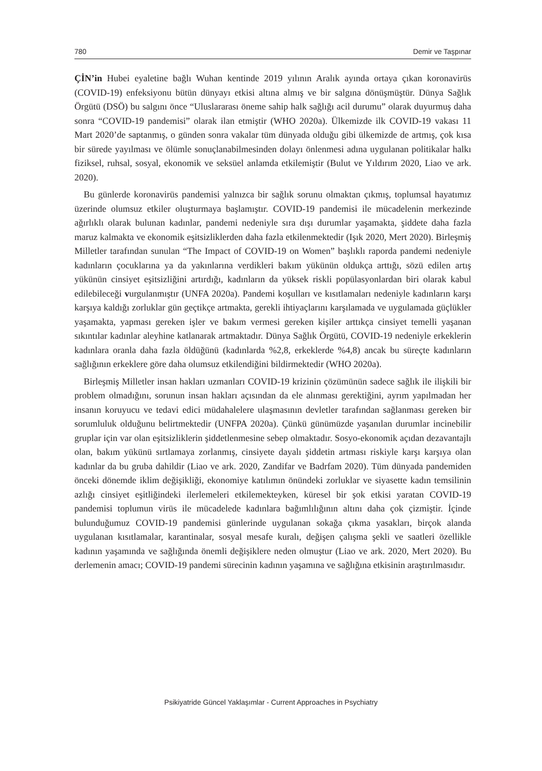780 Demir ve Taşpınar
ÇİN’in Hubei eyaletine bağlı Wuhan kentinde 2019 yılının Aralık ayında ortaya çıkan koronavirüs (COVID-19) enfeksiyonu bütün dünyayı etkisi altına almış ve bir salgına dönüşmüştür. Dünya Sağlık Örgütü (DSÖ) bu salgını önce “Uluslararası öneme sahip halk sağlığı acil durumu” olarak duyurmuş daha sonra “COVID-19 pandemisi” olarak ilan etmiştir (WHO 2020a). Ülkemizde ilk COVID-19 vakası 11 Mart 2020’de saptanmış, o günden sonra vakalar tüm dünyada olduğu gibi ülkemizde de artmış, çok kısa bir sürede yayılması ve ölümle sonuçlanabilmesinden dolayı önlenmesi adına uygulanan politikalar halkı fiziksel, ruhsal, sosyal, ekonomik ve seksüel anlamda etkilemiştir (Bulut ve Yıldırım 2020, Liao ve ark. 2020).
Bu günlerde koronavirüs pandemisi yalnızca bir sağlık sorunu olmaktan çıkmış, toplumsal hayatımız üzerinde olumsuz etkiler oluşturmaya başlamıştır. COVID-19 pandemisi ile mücadelenin merkezinde ağırlıklı olarak bulunan kadınlar, pandemi nedeniyle sıra dışı durumlar yaşamakta, şiddete daha fazla maruz kalmakta ve ekonomik eşitsizliklerden daha fazla etkilenmektedir (Işık 2020, Mert 2020). Birleşmiş Milletler tarafından sunulan “The Impact of COVID-19 on Women” başlıklı raporda pandemi nedeniyle kadınların çocuklarına ya da yakınlarına verdikleri bakım yükünün oldukça arttığı, sözü edilen artış yükünün cinsiyet eşitsizliğini artırdığı, kadınların da yüksek riskli popülasyonlardan biri olarak kabul edilebileceği vurgulanmıştır (UNFA 2020a). Pandemi koşulları ve kısıtlamaları nedeniyle kadınların karşı karşıya kaldığı zorluklar gün geçtikçe artmakta, gerekli ihtiyaçlarını karşılamada ve uygulamada güçlükler yaşamakta, yapması gereken işler ve bakım vermesi gereken kişiler arttıkça cinsiyet temelli yaşanan sıkıntılar kadınlar aleyhine katlanarak artmaktadır. Dünya Sağlık Örgütü, COVID-19 nedeniyle erkeklerin kadınlara oranla daha fazla öldüğünü (kadınlarda %2,8, erkeklerde %4,8) ancak bu süreçte kadınların sağlığının erkeklere göre daha olumsuz etkilendiğini bildirmektedir (WHO 2020a).
Birleşmiş Milletler insan hakları uzmanları COVID-19 krizinin çözümünün sadece sağlık ile ilişkili bir problem olmadığını, sorunun insan hakları açısından da ele alınması gerektiğini, ayrım yapılmadan her insanın koruyucu ve tedavi edici müdahalelere ulaşmasının devletler tarafından sağlanması gereken bir sorumluluk olduğunu belirtmektedir (UNFPA 2020a). Çünkü günümüzde yaşanılan durumlar incinebilir gruplar için var olan eşitsizliklerin şiddetlenmesine sebep olmaktadır. Sosyo-ekonomik açıdan dezavantajlı olan, bakım yükünü sırtlamaya zorlanmış, cinsiyete dayalı şiddetin artması riskiyle karşı karşıya olan kadınlar da bu gruba dahildir (Liao ve ark. 2020, Zandifar ve Badrfam 2020). Tüm dünyada pandemiden önceki dönemde iklim değişikliği, ekonomiye katılımın önündeki zorluklar ve siyasette kadın temsilinin azlığı cinsiyet eşitliğindeki ilerlemeleri etkilemekteyken, küresel bir şok etkisi yaratan COVID-19 pandemisi toplumun virüs ile mücadelede kadınlara bağımlılığının altını daha çok çizmiştir. İçinde bulunduğumuz COVID-19 pandemisi günlerinde uygulanan sokağa çıkma yasakları, birçok alanda uygulanan kısıtlamalar, karantinalar, sosyal mesafe kuralı, değişen çalışma şekli ve saatleri özellikle kadının yaşamında ve sağlığında önemli değişiklere neden olmuştur (Liao ve ark. 2020, Mert 2020). Bu derlemenin amacı; COVID-19 pandemi sürecinin kadının yaşamına ve sağlığına etkisinin araştırılmasıdır.
Psikiyatride Güncel Yaklaşımlar - Current Approaches in Psychiatry